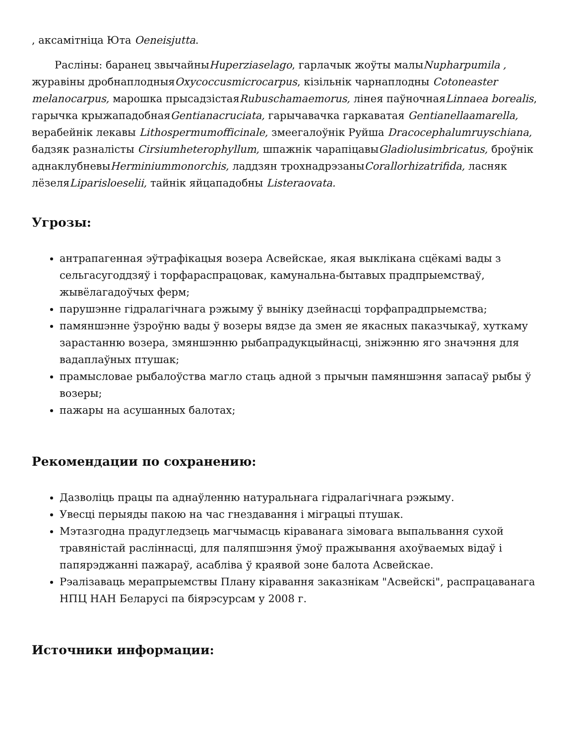, аксамітніца Юта Oeneisjutta.
Расліны: баранец звычайныHuperziaselago, гарлачык жоўты малыNupharpumila , журавіны дробнаплодныяOxycoccusmicrocarpus, кізільнік чарнаплодны Cotoneaster melanocarpus, марошка прысадзістаяRubuschamaemorus, лінея паўночнаяLinnaea borealis, гарычка крыжападобнаяGentianacruciata, гарычавачка гаркаватая Gentianellaamarella, верабейнік лекавы Lithospermumofficinale, змеегалоўнік Руйша Dracocephalumruyschiana, бадзяк разналісты Cirsiumheterophyllum, шпажнік чарапіцавыGladiolusimbricatus, броўнік аднаклубневыHerminiummonorchis, ладдзян трохнадрэзаныCorallorhizatrifida, ласняк лёзеляLiparisloeselii, тайнік яйцападобны Listeraovata.
Угрозы:
антрапагенная эўтрафікацыя возера Асвейскае, якая выклікана сцёкамі вады з сельгасугоддзяў і торфараспрацовак, камунальна-бытавых прадпрыемстваў, жывёлагадоўчых ферм;
парушэнне гідралагічнага рэжыму ў выніку дзейнасці торфапрадпрыемства;
памяншэнне ўзроўню вады ў возеры вядзе да змен яе якасных паказчыкаў, хуткаму зарастанню возера, змяншэнню рыбапрадукцыйнасці, зніжэнню яго значэння для вадаплаўных птушак;
прамысловае рыбалоўства магло стаць адной з прычын памяншэння запасаў рыбы ў возеры;
пажары на асушанных балотах;
Рекомендации по сохранению:
Дазволіць працы па аднаўленню натуральнага гідралагічнага рэжыму.
Увесці перыяды пакою на час гнездавання і міграцыі птушак.
Мэтазгодна прадугледзець магчымасць кіраванага зімовага выпальвання сухой травяністай расліннасці, для паляпшэння ўмоў пражывання ахоўваемых відаў і папярэджанні пажараў, асабліва ў краявой зоне балота Асвейскае.
Рэалізаваць мерапрыемствы Плану кіравання заказнікам "Асвейскі", распрацаванага НПЦ НАН Беларусі па біярэсурсам у 2008 г.
Источники информации: